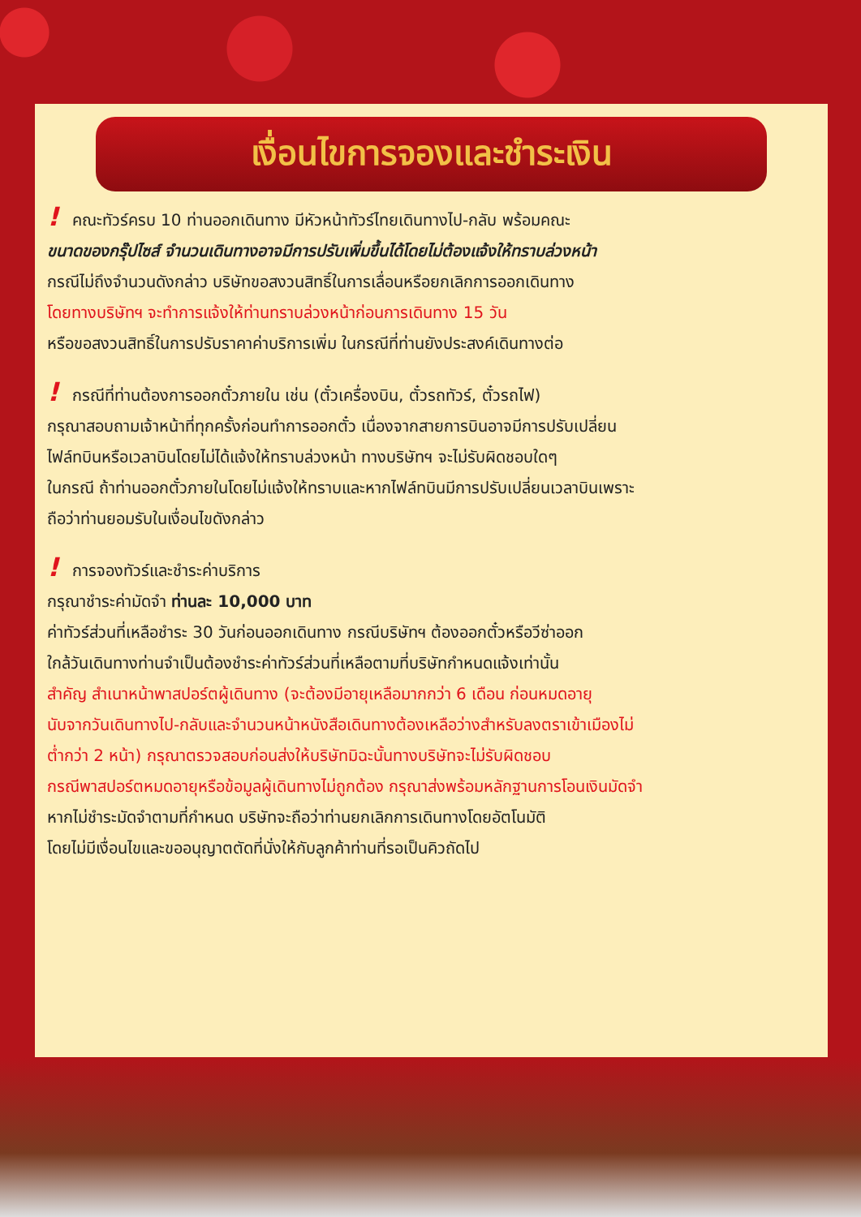เงื่อนไขการจองและชำระเงิน
! คณะทัวร์ครบ 10 ท่านออกเดินทาง มีหัวหน้าทัวร์ไทยเดินทางไป-กลับ พร้อมคณะ
ขนาดของกรุ๊ปไซส์ จำนวนเดินทางอาจมีการปรับเพิ่มขึ้นได้โดยไม่ต้องแจ้งให้ทราบล่วงหน้า
กรณีไม่ถึงจำนวนดังกล่าว บริษัทขอสงวนสิทธิ์ในการเลื่อนหรือยกเลิกการออกเดินทาง
โดยทางบริษัทฯ จะทำการแจ้งให้ท่านทราบล่วงหน้าก่อนการเดินทาง 15 วัน
หรือขอสงวนสิทธิ์ในการปรับราคาค่าบริการเพิ่ม ในกรณีที่ท่านยังประสงค์เดินทางต่อ
! กรณีที่ท่านต้องการออกตั๋วภายใน เช่น (ตั๋วเครื่องบิน, ตั๋วรถทัวร์, ตั๋วรถไฟ)
กรุณาสอบถามเจ้าหน้าที่ทุกครั้งก่อนทำการออกตั๋ว เนื่องจากสายการบินอาจมีการปรับเปลี่ยน
ไฟล์ทบินหรือเวลาบินโดยไม่ได้แจ้งให้ทราบล่วงหน้า ทางบริษัทฯ จะไม่รับผิดชอบใดๆ
ในกรณี ถ้าท่านออกตั๋วภายในโดยไม่แจ้งให้ทราบและหากไฟล์ทบินมีการปรับเปลี่ยนเวลาบินเพราะ
ถือว่าท่านยอมรับในเงื่อนไขดังกล่าว
! การจองทัวร์และชำระค่าบริการ
กรุณาชำระค่ามัดจำ ท่านละ 10,000 บาท
ค่าทัวร์ส่วนที่เหลือชำระ 30 วันก่อนออกเดินทาง กรณีบริษัทฯ ต้องออกตั๋วหรือวีซ่าออก
ใกล้วันเดินทางท่านจำเป็นต้องชำระค่าทัวร์ส่วนที่เหลือตามที่บริษัทกำหนดแจ้งเท่านั้น
สำคัญ สำเนาหน้าพาสปอร์ตผู้เดินทาง (จะต้องมีอายุเหลือมากกว่า 6 เดือน ก่อนหมดอายุ
นับจากวันเดินทางไป-กลับและจำนวนหน้าหนังสือเดินทางต้องเหลือว่างสำหรับลงตราเข้าเมืองไม่
ต่ำกว่า 2 หน้า) กรุณาตรวจสอบก่อนส่งให้บริษัทมิฉะนั้นทางบริษัทจะไม่รับผิดชอบ
กรณีพาสปอร์ตหมดอายุหรือข้อมูลผู้เดินทางไม่ถูกต้อง กรุณาส่งพร้อมหลักฐานการโอนเงินมัดจำ
หากไม่ชำระมัดจำตามที่กำหนด บริษัทจะถือว่าท่านยกเลิกการเดินทางโดยอัตโนมัติ
โดยไม่มีเงื่อนไขและขออนุญาตตัดที่นั่งให้กับลูกค้าท่านที่รอเป็นคิวถัดไป